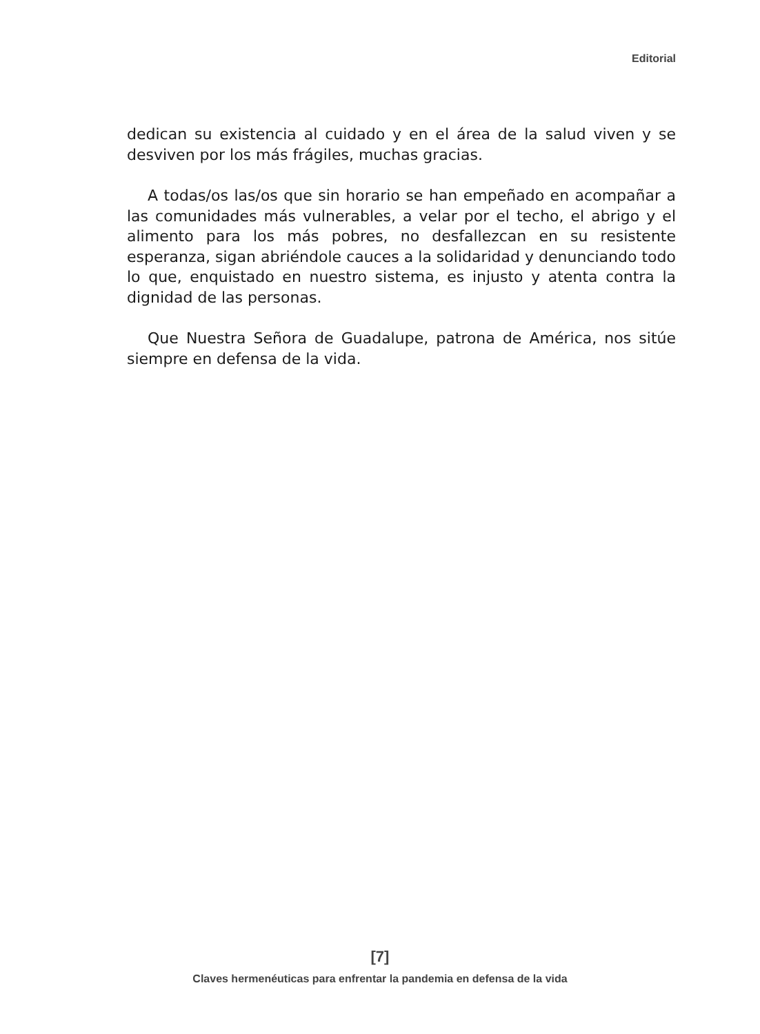Editorial
dedican su existencia al cuidado y en el área de la salud viven y se desviven por los más frágiles, muchas gracias.
A todas/os las/os que sin horario se han empeñado en acompañar a las comunidades más vulnerables, a velar por el techo, el abrigo y el alimento para los más pobres, no desfallezcan en su resistente esperanza, sigan abriéndole cauces a la solidaridad y denunciando todo lo que, enquistado en nuestro sistema, es injusto y atenta contra la dignidad de las personas.
Que Nuestra Señora de Guadalupe, patrona de América, nos sitúe siempre en defensa de la vida.
[7]
Claves hermenéuticas para enfrentar la pandemia en defensa de la vida